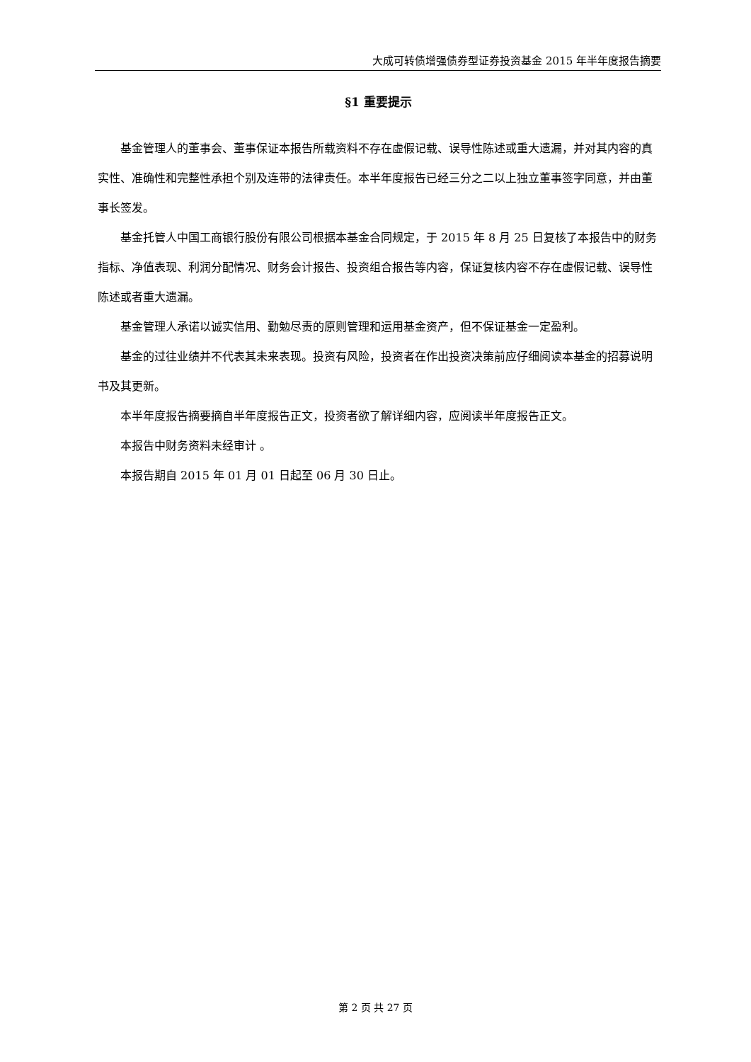大成可转债增强债券型证券投资基金 2015 年半年度报告摘要
§1 重要提示
基金管理人的董事会、董事保证本报告所载资料不存在虚假记载、误导性陈述或重大遗漏，并对其内容的真实性、准确性和完整性承担个别及连带的法律责任。本半年度报告已经三分之二以上独立董事签字同意，并由董事长签发。
基金托管人中国工商银行股份有限公司根据本基金合同规定，于 2015 年 8 月 25 日复核了本报告中的财务指标、净值表现、利润分配情况、财务会计报告、投资组合报告等内容，保证复核内容不存在虚假记载、误导性陈述或者重大遗漏。
基金管理人承诺以诚实信用、勤勉尽责的原则管理和运用基金资产，但不保证基金一定盈利。
基金的过往业绩并不代表其未来表现。投资有风险，投资者在作出投资决策前应仔细阅读本基金的招募说明书及其更新。
本半年度报告摘要摘自半年度报告正文，投资者欲了解详细内容，应阅读半年度报告正文。
本报告中财务资料未经审计 。
本报告期自 2015 年 01 月 01 日起至 06 月 30 日止。
第 2 页 共 27 页